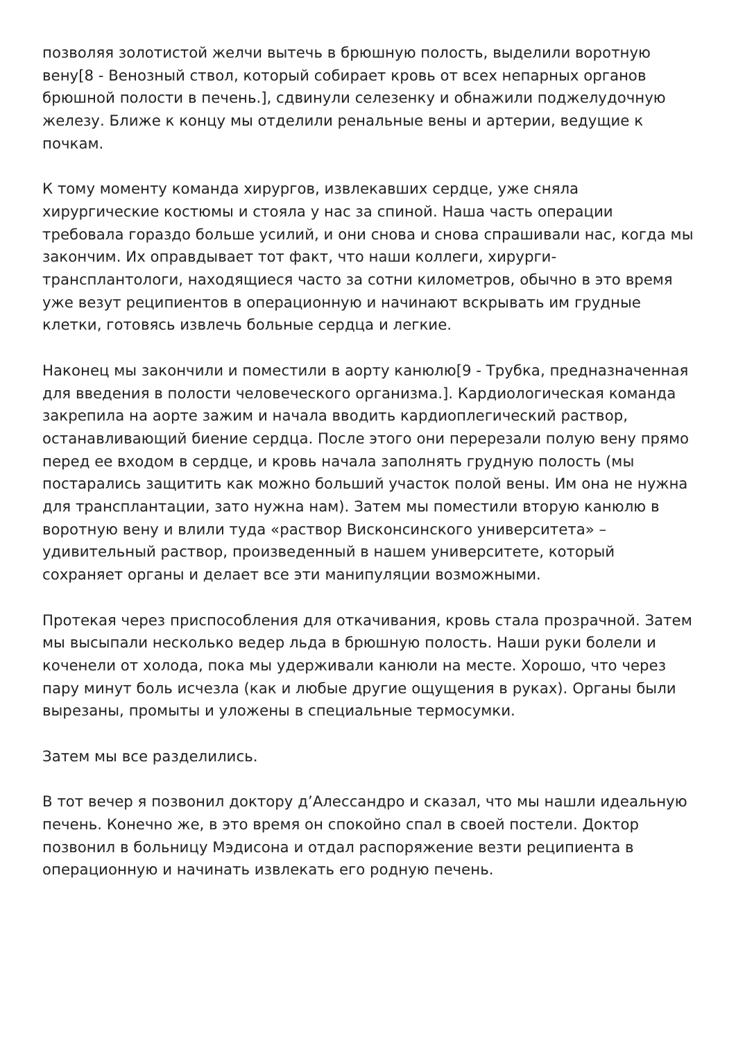позволяя золотистой желчи вытечь в брюшную полость, выделили воротную вену[8 - Венозный ствол, который собирает кровь от всех непарных органов брюшной полости в печень.], сдвинули селезенку и обнажили поджелудочную железу. Ближе к концу мы отделили ренальные вены и артерии, ведущие к почкам.
К тому моменту команда хирургов, извлекавших сердце, уже сняла хирургические костюмы и стояла у нас за спиной. Наша часть операции требовала гораздо больше усилий, и они снова и снова спрашивали нас, когда мы закончим. Их оправдывает тот факт, что наши коллеги, хирурги-трансплантологи, находящиеся часто за сотни километров, обычно в это время уже везут реципиентов в операционную и начинают вскрывать им грудные клетки, готовясь извлечь больные сердца и легкие.
Наконец мы закончили и поместили в аорту канюлю[9 - Трубка, предназначенная для введения в полости человеческого организма.]. Кардиологическая команда закрепила на аорте зажим и начала вводить кардиоплегический раствор, останавливающий биение сердца. После этого они перерезали полую вену прямо перед ее входом в сердце, и кровь начала заполнять грудную полость (мы постарались защитить как можно больший участок полой вены. Им она не нужна для трансплантации, зато нужна нам). Затем мы поместили вторую канюлю в воротную вену и влили туда «раствор Висконсинского университета» – удивительный раствор, произведенный в нашем университете, который сохраняет органы и делает все эти манипуляции возможными.
Протекая через приспособления для откачивания, кровь стала прозрачной. Затем мы высыпали несколько ведер льда в брюшную полость. Наши руки болели и коченели от холода, пока мы удерживали канюли на месте. Хорошо, что через пару минут боль исчезла (как и любые другие ощущения в руках). Органы были вырезаны, промыты и уложены в специальные термосумки.
Затем мы все разделились.
В тот вечер я позвонил доктору д’Алессандро и сказал, что мы нашли идеальную печень. Конечно же, в это время он спокойно спал в своей постели. Доктор позвонил в больницу Мэдисона и отдал распоряжение везти реципиента в операционную и начинать извлекать его родную печень.